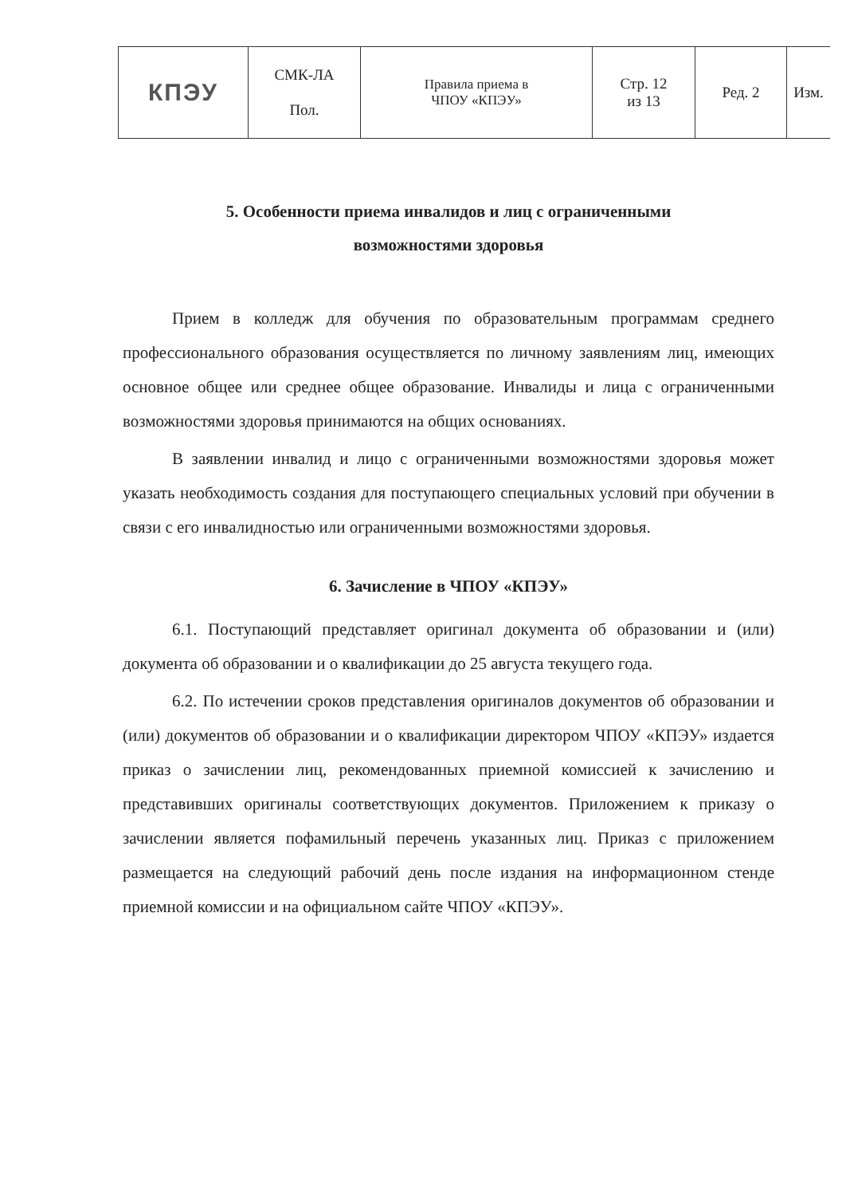| КПЭУ | СМК-ЛА Пол. | Правила приема в ЧПОУ «КПЭУ» | Стр. 12 из 13 | Ред. 2 | Изм. |
5. Особенности приема инвалидов и лиц с ограниченными
возможностями здоровья
Прием в колледж для обучения по образовательным программам среднего профессионального образования осуществляется по личному заявлениям лиц, имеющих основное общее или среднее общее образование. Инвалиды и лица с ограниченными возможностями здоровья принимаются на общих основаниях.
В заявлении инвалид и лицо с ограниченными возможностями здоровья может указать необходимость создания для поступающего специальных условий при обучении в связи с его инвалидностью или ограниченными возможностями здоровья.
6. Зачисление в ЧПОУ «КПЭУ»
6.1. Поступающий представляет оригинал документа об образовании и (или) документа об образовании и о квалификации до 25 августа текущего года.
6.2. По истечении сроков представления оригиналов документов об образовании и (или) документов об образовании и о квалификации директором ЧПОУ «КПЭУ» издается приказ о зачислении лиц, рекомендованных приемной комиссией к зачислению и представивших оригиналы соответствующих документов. Приложением к приказу о зачислении является пофамильный перечень указанных лиц. Приказ с приложением размещается на следующий рабочий день после издания на информационном стенде приемной комиссии и на официальном сайте ЧПОУ «КПЭУ».